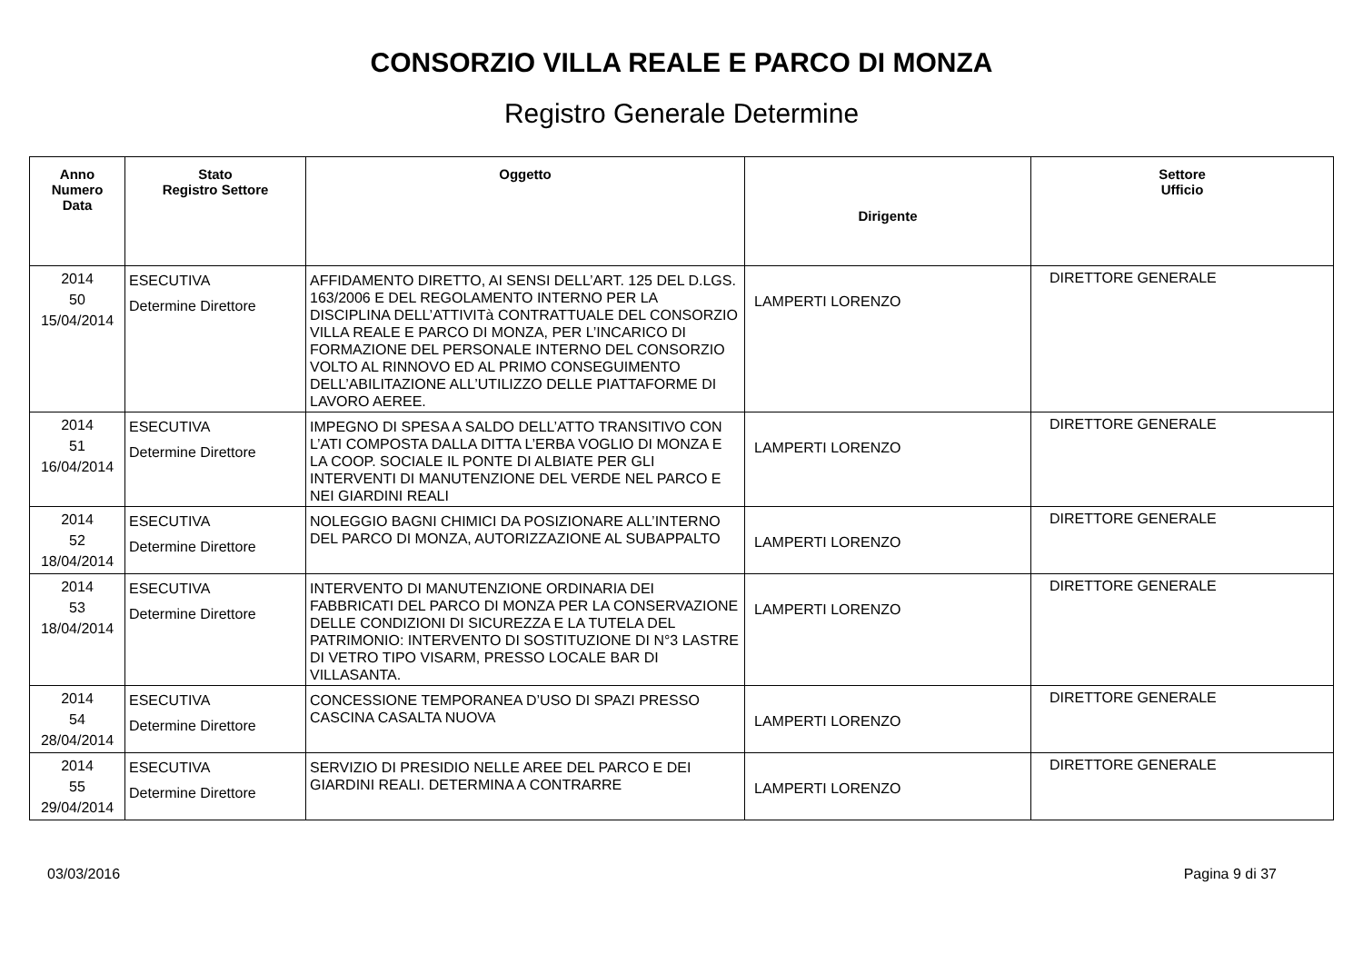CONSORZIO VILLA REALE E PARCO DI MONZA
Registro Generale Determine
| Anno Numero Data | Stato Registro Settore | Oggetto | Dirigente | Settore Ufficio |
| --- | --- | --- | --- | --- |
| 2014 50 15/04/2014 | ESECUTIVA Determine Direttore | AFFIDAMENTO DIRETTO, AI SENSI DELL’ART. 125 DEL D.LGS. 163/2006 E DEL REGOLAMENTO INTERNO PER LA DISCIPLINA DELL’ATTIVITà CONTRATTUALE DEL CONSORZIO VILLA REALE E PARCO DI MONZA, PER L’INCARICO DI FORMAZIONE DEL PERSONALE INTERNO DEL CONSORZIO VOLTO AL RINNOVO ED AL PRIMO CONSEGUIMENTO DELL’ABILITAZIONE ALL’UTILIZZO DELLE PIATTAFORME DI LAVORO AEREE. | LAMPERTI LORENZO | DIRETTORE GENERALE |
| 2014 51 16/04/2014 | ESECUTIVA Determine Direttore | IMPEGNO DI SPESA A SALDO DELL’ATTO TRANSITIVO CON L’ATI COMPOSTA DALLA DITTA L’ERBA VOGLIO DI MONZA E LA COOP. SOCIALE IL PONTE DI ALBIATE PER GLI INTERVENTI DI MANUTENZIONE DEL VERDE NEL PARCO E NEI GIARDINI REALI | LAMPERTI LORENZO | DIRETTORE GENERALE |
| 2014 52 18/04/2014 | ESECUTIVA Determine Direttore | NOLEGGIO BAGNI CHIMICI DA POSIZIONARE ALL’INTERNO DEL PARCO DI MONZA, AUTORIZZAZIONE AL SUBAPPALTO | LAMPERTI LORENZO | DIRETTORE GENERALE |
| 2014 53 18/04/2014 | ESECUTIVA Determine Direttore | INTERVENTO DI MANUTENZIONE ORDINARIA DEI FABBRICATI DEL PARCO DI MONZA PER LA CONSERVAZIONE DELLE CONDIZIONI DI SICUREZZA E LA TUTELA DEL PATRIMONIO: INTERVENTO DI SOSTITUZIONE DI N°3 LASTRE DI VETRO TIPO VISARM, PRESSO LOCALE BAR DI VILLASANTA. | LAMPERTI LORENZO | DIRETTORE GENERALE |
| 2014 54 28/04/2014 | ESECUTIVA Determine Direttore | CONCESSIONE TEMPORANEA D’USO DI SPAZI PRESSO CASCINA CASALTA NUOVA | LAMPERTI LORENZO | DIRETTORE GENERALE |
| 2014 55 29/04/2014 | ESECUTIVA Determine Direttore | SERVIZIO DI PRESIDIO NELLE AREE DEL PARCO E DEI GIARDINI REALI. DETERMINA A CONTRARRE | LAMPERTI LORENZO | DIRETTORE GENERALE |
03/03/2016 Pagina 9 di 37